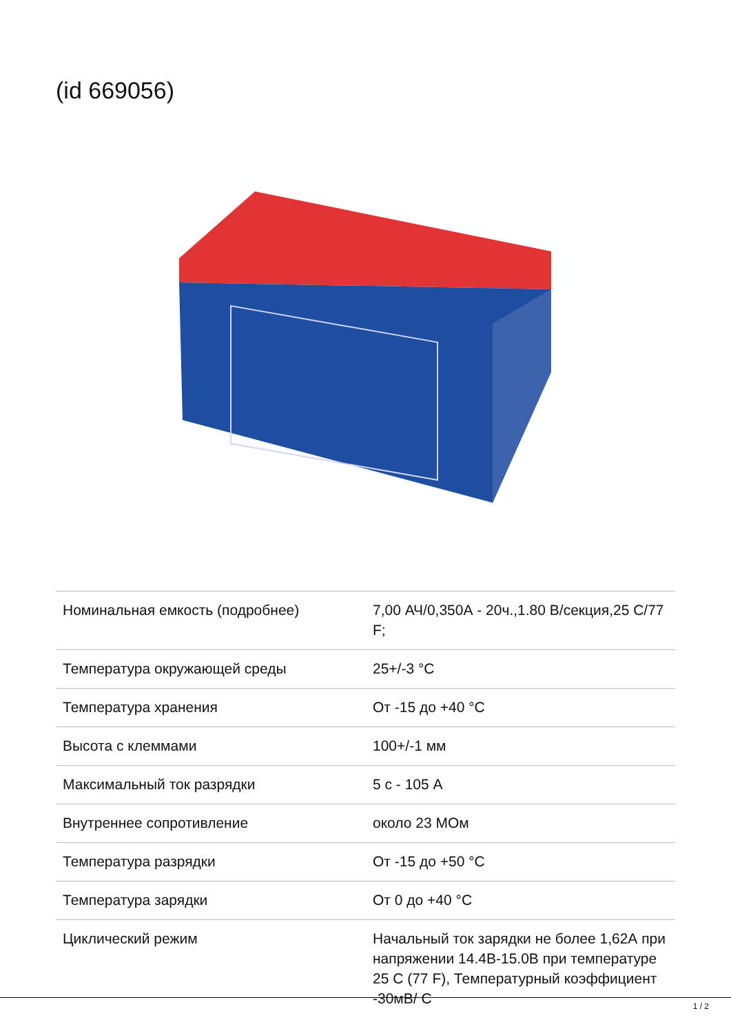(id 669056)
| Номинальная емкость (подробнее) | 7,00 АЧ/0,350А - 20ч.,1.80 В/секция,25 С/77 F; |
| Температура окружающей среды | 25+/-3 °С |
| Температура хранения | От -15 до +40 °С |
| Высота с клеммами | 100+/-1 мм |
| Максимальный ток разрядки | 5 с - 105 А |
| Внутреннее сопротивление | около 23 МОм |
| Температура разрядки | От -15 до +50 °С |
| Температура зарядки | От 0 до +40 °С |
| Циклический режим | Начальный ток зарядки не более 1,62А при напряжении 14.4В-15.0В при температуре 25 С (77 F), Температурный коэффициент -30мВ/ С |
1 / 2